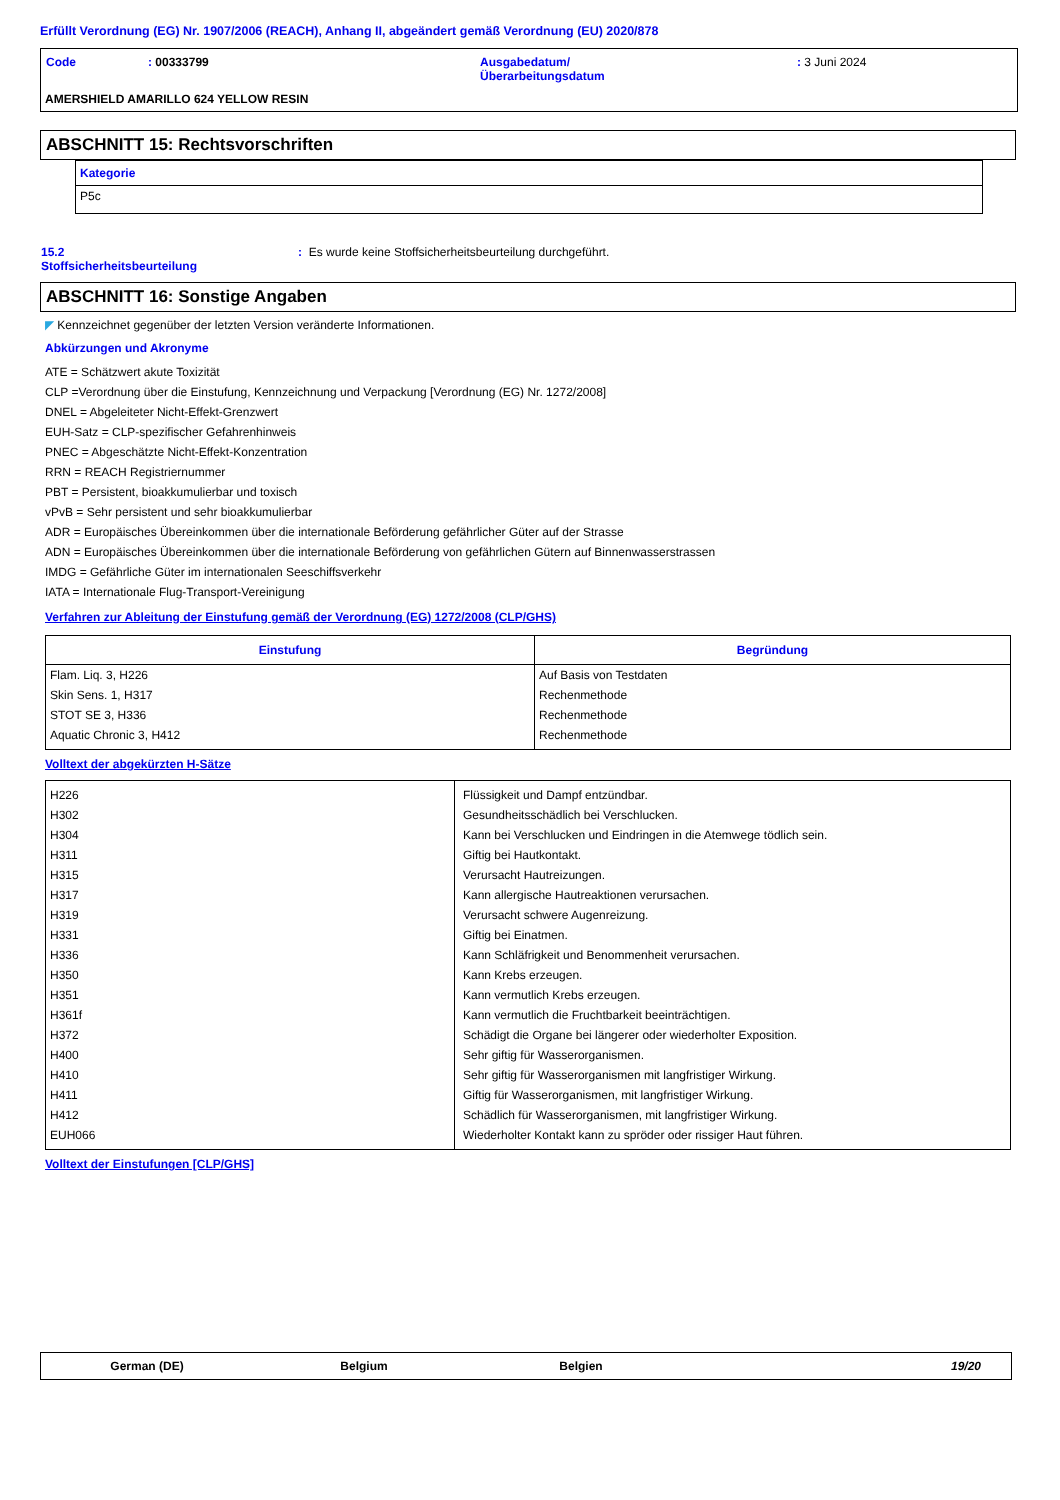Erfüllt Verordnung (EG) Nr. 1907/2006 (REACH), Anhang II, abgeändert gemäß Verordnung (EU) 2020/878
| Code | : 00333799 | Ausgabedatum/ Überarbeitungsdatum | : 3 Juni 2024 |
AMERSHIELD AMARILLO 624 YELLOW RESIN
ABSCHNITT 15: Rechtsvorschriften
| Kategorie |
| P5c |
| 15.2 Stoffsicherheitsbeurteilung | : Es wurde keine Stoffsicherheitsbeurteilung durchgeführt. |
ABSCHNITT 16: Sonstige Angaben
◤ Kennzeichnet gegenüber der letzten Version veränderte Informationen.
Abkürzungen und Akronyme
ATE = Schätzwert akute Toxizität
CLP =Verordnung über die Einstufung, Kennzeichnung und Verpackung [Verordnung (EG) Nr. 1272/2008]
DNEL = Abgeleiteter Nicht-Effekt-Grenzwert
EUH-Satz = CLP-spezifischer Gefahrenhinweis
PNEC = Abgeschätzte Nicht-Effekt-Konzentration
RRN = REACH Registriernummer
PBT = Persistent, bioakkumulierbar und toxisch
vPvB = Sehr persistent und sehr bioakkumulierbar
ADR = Europäisches Übereinkommen über die internationale Beförderung gefährlicher Güter auf der Strasse
ADN = Europäisches Übereinkommen über die internationale Beförderung von gefährlichen Gütern auf Binnenwasserstrassen
IMDG = Gefährliche Güter im internationalen Seeschiffsverkehr
IATA = Internationale Flug-Transport-Vereinigung
Verfahren zur Ableitung der Einstufung gemäß der Verordnung (EG) 1272/2008 (CLP/GHS)
| Einstufung | Begründung |
| --- | --- |
| Flam. Liq. 3, H226 Skin Sens. 1, H317 STOT SE 3, H336 Aquatic Chronic 3, H412 | Auf Basis von Testdaten Rechenmethode Rechenmethode Rechenmethode |
Volltext der abgekürzten H-Sätze
| H226 H302 H304 H311 H315 H317 H319 H331 H336 H350 H351 H361f H372 H400 H410 H411 H412 EUH066 | Flüssigkeit und Dampf entzündbar. Gesundheitsschädlich bei Verschlucken. Kann bei Verschlucken und Eindringen in die Atemwege tödlich sein. Giftig bei Hautkontakt. Verursacht Hautreizungen. Kann allergische Hautreaktionen verursachen. Verursacht schwere Augenreizung. Giftig bei Einatmen. Kann Schläfrigkeit und Benommenheit verursachen. Kann Krebs erzeugen. Kann vermutlich Krebs erzeugen. Kann vermutlich die Fruchtbarkeit beeinträchtigen. Schädigt die Organe bei längerer oder wiederholter Exposition. Sehr giftig für Wasserorganismen. Sehr giftig für Wasserorganismen mit langfristiger Wirkung. Giftig für Wasserorganismen, mit langfristiger Wirkung. Schädlich für Wasserorganismen, mit langfristiger Wirkung. Wiederholter Kontakt kann zu spröder oder rissiger Haut führen. |
Volltext der Einstufungen [CLP/GHS]
| German (DE) | Belgium | Belgien | 19/20 |